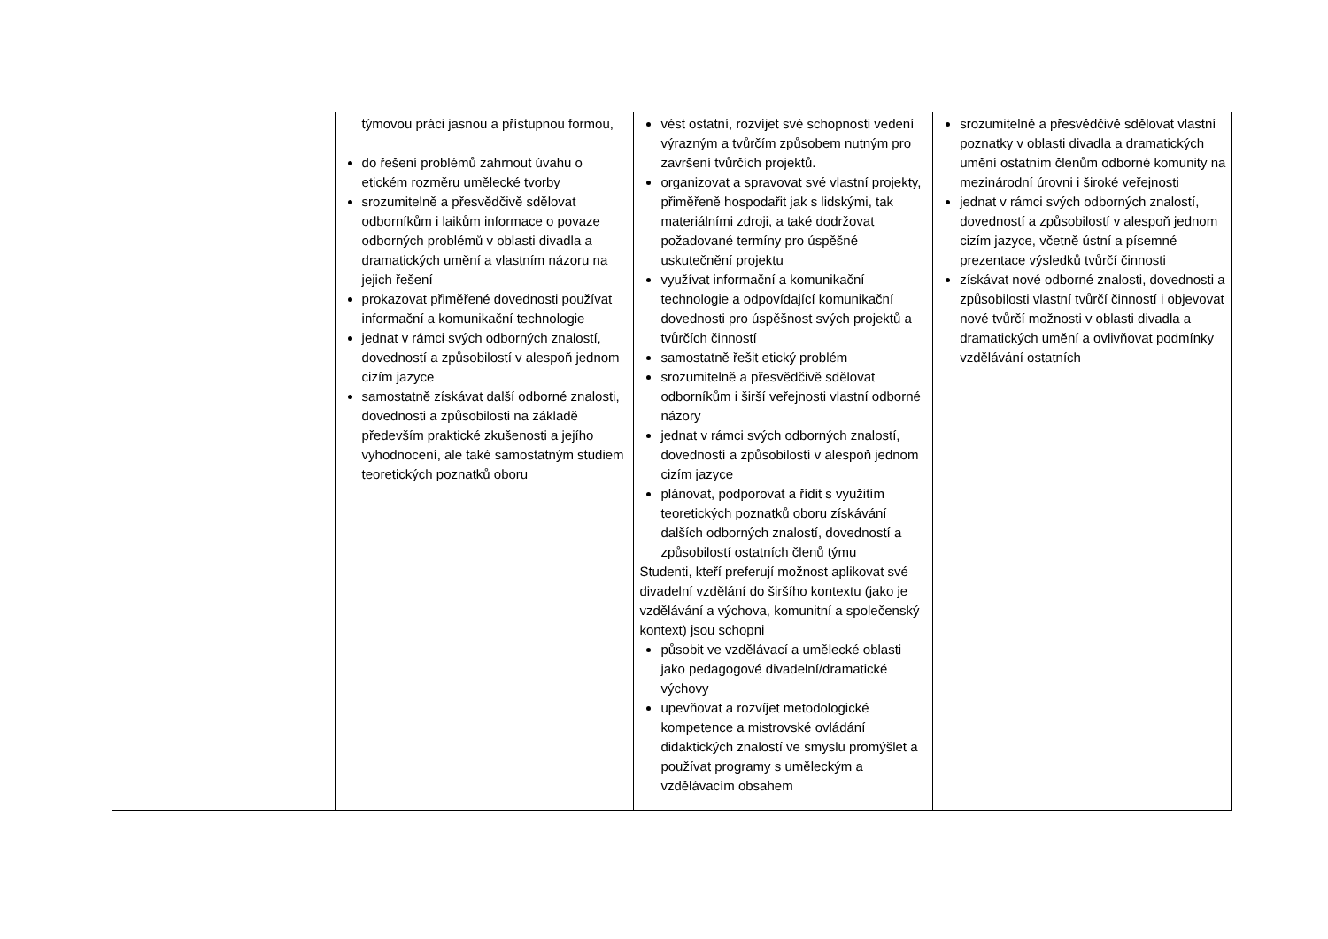| | týmovou práci jasnou a přístupnou formou, do řešení problémů zahrnout úvahu o etickém rozměru umělecké tvorby srozumitelně a přesvědčivě sdělovat odborníkům i laikům informace o povaze odborných problémů v oblasti divadla a dramatických umění a vlastním názoru na jejich řešení prokazovat přiměřené dovednosti používat informační a komunikační technologie jednat v rámci svých odborných znalostí, dovedností a způsobilostí v alespoň jednom cizím jazyce samostatně získávat další odborné znalosti, dovednosti a způsobilosti na základě především praktické zkušenosti a jejího vyhodnocení, ale také samostatným studiem teoretických poznatků oboru | vést ostatní, rozvíjet své schopnosti vedení výrazným a tvůrčím způsobem nutným pro završení tvůrčích projektů. organizovat a spravovat své vlastní projekty, přiměřeně hospodařit jak s lidskými, tak materiálními zdroji, a také dodržovat požadované termíny pro úspěšné uskutečnění projektu využívat informační a komunikační technologie a odpovídající komunikační dovednosti pro úspěšnost svých projektů a tvůrčích činností samostatně řešit etický problém srozumitelně a přesvědčivě sdělovat odborníkům i širší veřejnosti vlastní odborné názory jednat v rámci svých odborných znalostí, dovedností a způsobilostí v alespoň jednom cizím jazyce plánovat, podporovat a řídit s využitím teoretických poznatků oboru získávání dalších odborných znalostí, dovedností a způsobilostí ostatních členů týmu Studenti, kteří preferují možnost aplikovat své divadelní vzdělání do širšího kontextu (jako je vzdělávání a výchova, komunitní a společenský kontext) jsou schopni působit ve vzdělávací a umělecké oblasti jako pedagogové divadelní/dramatické výchovy upevňovat a rozvíjet metodologické kompetence a mistrovské ovládání didaktických znalostí ve smyslu promýšlet a používat programy s uměleckým a vzdělávacím obsahem | srozumitelně a přesvědčivě sdělovat vlastní poznatky v oblasti divadla a dramatických umění ostatním členům odborné komunity na mezinárodní úrovni i široké veřejnosti jednat v rámci svých odborných znalostí, dovedností a způsobilostí v alespoň jednom cizím jazyce, včetně ústní a písemné prezentace výsledků tvůrčí činnosti získávat nové odborné znalosti, dovednosti a způsobilosti vlastní tvůrčí činností i objevovat nové tvůrčí možnosti v oblasti divadla a dramatických umění a ovlivňovat podmínky vzdělávání ostatních |